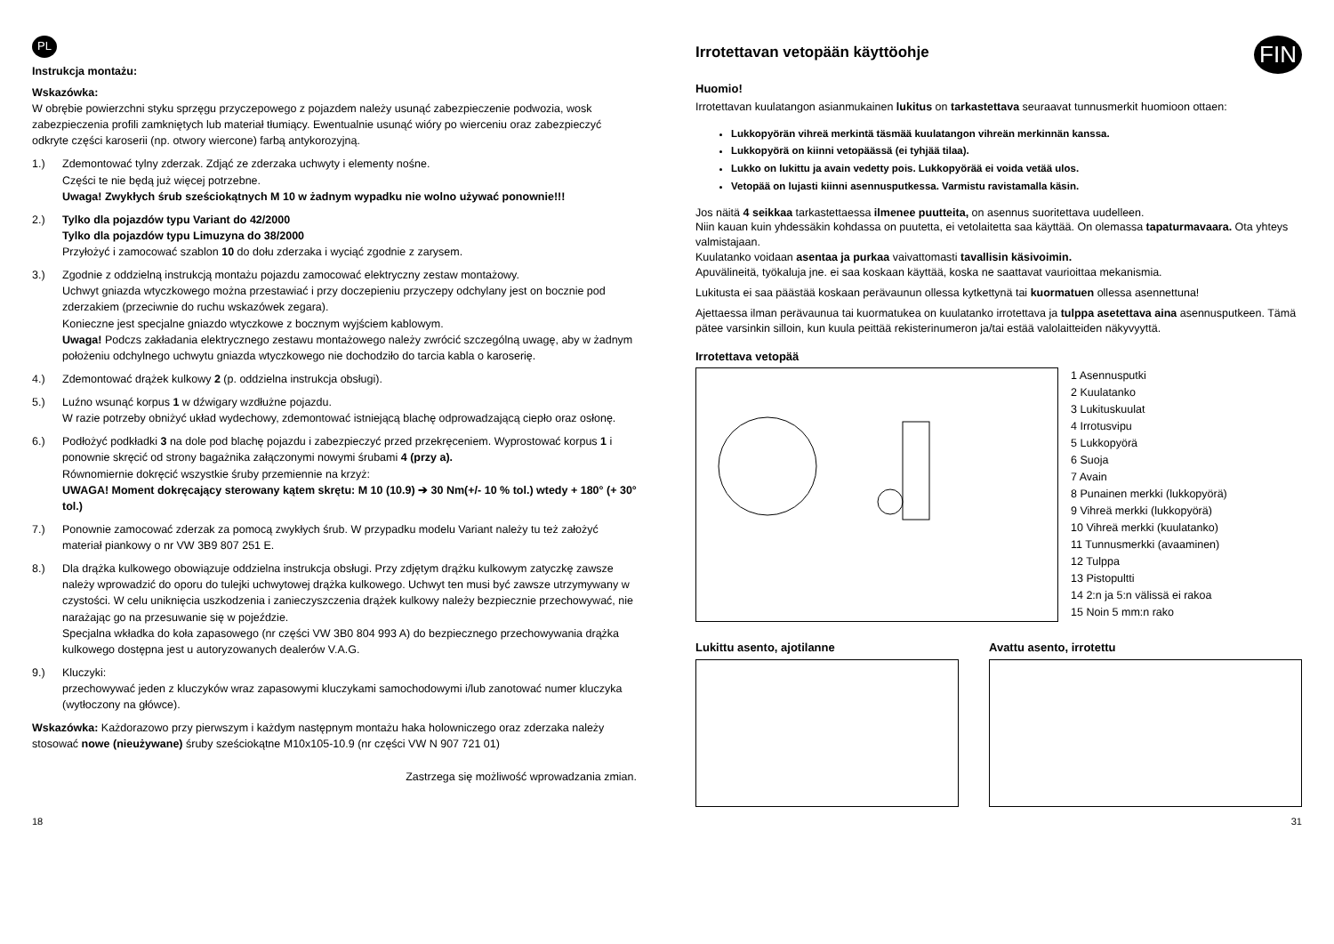PL
Instrukcja montażu:
Wskazówka:
W obrębie powierzchni styku sprzęgu przyczepowego z pojazdem należy usunąć zabezpieczenie podwozia, wosk zabezpieczenia profili zamkniętych lub materiał tłumiący. Ewentualnie usunąć wióry po wierceniu oraz zabezpieczyć odkryte części karoserii (np. otwory wiercone) farbą antykorozyjną.
1.) Zdemontować tylny zderzak. Zdjąć ze zderzaka uchwyty i elementy nośne.
Części te nie będą już więcej potrzebne.
Uwaga! Zwykłych śrub sześciokątnych M 10 w żadnym wypadku nie wolno używać ponownie!!!
2.) Tylko dla pojazdów typu Variant do 42/2000
Tylko dla pojazdów typu Limuzyna do 38/2000
Przyłożyć i zamocować szablon 10 do dołu zderzaka i wyciąć zgodnie z zarysem.
3.) Zgodnie z oddzielną instrukcją montażu pojazdu zamocować elektryczny zestaw montażowy.
Uchwyt gniazda wtyczkowego można przestawiać i przy doczepieniu przyczepy odchylany jest on bocznie pod zderzakiem (przeciwnie do ruchu wskazówek zegara).
Konieczne jest specjalne gniazdo wtyczkowe z bocznym wyjściem kablowym.
Uwaga! Podczs zakładania elektrycznego zestawu montażowego należy zwrócić szczególną uwagę, aby w żadnym położeniu odchylnego uchwytu gniazda wtyczkowego nie dochodziło do tarcia kabla o karoserię.
4.) Zdemontować drążek kulkowy 2 (p. oddzielna instrukcja obsługi).
5.) Luźno wsunąć korpus 1 w dźwigary wzdłużne pojazdu.
W razie potrzeby obniżyć układ wydechowy, zdemontować istniejącą blachę odprowadzającą ciepło oraz osłonę.
6.) Podłożyć podkładki 3 na dole pod blachę pojazdu i zabezpieczyć przed przekręceniem. Wyprostować korpus 1 i ponownie skręcić od strony bagażnika załączonymi nowymi śrubami 4 (przy a).
Równomiernie dokręcić wszystkie śruby przemiennie na krzyż:
UWAGA! Moment dokręcający sterowany kątem skrętu: M 10 (10.9) ➔ 30 Nm(+/- 10 % tol.) wtedy + 180° (+ 30° tol.)
7.) Ponownie zamocować zderzak za pomocą zwykłych śrub. W przypadku modelu Variant należy tu też założyć materiał piankowy o nr VW 3B9 807 251 E.
8.) Dla drążka kulkowego obowiązuje oddzielna instrukcja obsługi. Przy zdjętym drążku kulkowym zatyczkę zawsze należy wprowadzić do oporu do tulejki uchwytowej drążka kulkowego. Uchwyt ten musi być zawsze utrzymywany w czystości. W celu uniknięcia uszkodzenia i zanieczyszczenia drążek kulkowy należy bezpiecznie przechowywać, nie narażając go na przesuwanie się w pojeździe.
Specjalna wkładka do koła zapasowego (nr części VW 3B0 804 993 A) do bezpiecznego przechowywania drążka kulkowego dostępna jest u autoryzowanych dealerów V.A.G.
9.) Kluczyki:
przechowywać jeden z kluczyków wraz zapasowymi kluczykami samochodowymi i/lub zanotować numer kluczyka (wytłoczony na główce).
Wskazówka: Każdorazowo przy pierwszym i każdym następnym montażu haka holowniczego oraz zderzaka należy stosować nowe (nieużywane) śruby sześciokątne M10x105-10.9 (nr części VW N 907 721 01)
Zastrzega się możliwość wprowadzania zmian.
FIN
Irrotettavan vetopään käyttöohje
Huomio!
Irrotettavan kuulatangon asianmukainen lukitus on tarkastettava seuraavat tunnusmerkit huomioon ottaen:
Lukkopyörän vihreä merkintä täsmää kuulatangon vihreän merkinnän kanssa.
Lukkopyörä on kiinni vetopäässä (ei tyhjää tilaa).
Lukko on lukittu ja avain vedetty pois. Lukkopyörää ei voida vetää ulos.
Vetopää on lujasti kiinni asennusputkessa. Varmistu ravistamalla käsin.
Jos näitä 4 seikkaa tarkastettaessa ilmenee puutteita, on asennus suoritettava uudelleen.
Niin kauan kuin yhdessäkin kohdassa on puutetta, ei vetolaitetta saa käyttää. On olemassa tapaturmavaara. Ota yhteys valmistajaan.
Kuulatanko voidaan asentaa ja purkaa vaivattomasti tavallisin käsivoimin.
Apuvälineitä, työkaluja jne. ei saa koskaan käyttää, koska ne saattavat vaurioittaa mekanismia.
Lukitusta ei saa päästää koskaan perävaunun ollessa kytkettynä tai kuormatuen ollessa asennettuna!
Ajettaessa ilman perävaunua tai kuormatukea on kuulatanko irrotettava ja tulppa asetettava aina asennusputkeen. Tämä pätee varsinkin silloin, kun kuula peittää rekisterinumeron ja/tai estää valolaitteiden näkyvyyttä.
Irrotettava vetopää
1 Asennusputki
2 Kuulatanko
3 Lukituskuulat
4 Irrotusvipu
5 Lukkopyörä
6 Suoja
7 Avain
8 Punainen merkki (lukkopyörä)
9 Vihreä merkki (lukkopyörä)
10 Vihreä merkki (kuulatanko)
11 Tunnusmerkki (avaaminen)
12 Tulppa
13 Pistopultti
14 2:n ja 5:n välissä ei rakoa
15 Noin 5 mm:n rako
Lukittu asento, ajotilanne Avattu asento, irrotettu
18 31